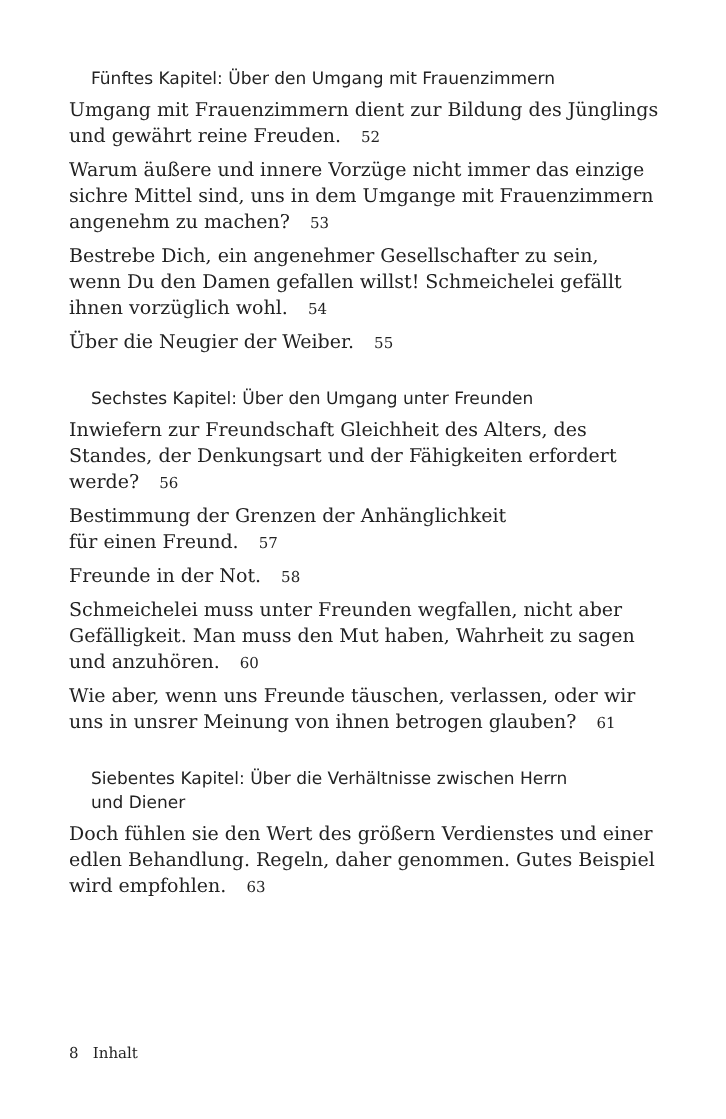Fünftes Kapitel: Über den Umgang mit Frauenzimmern
Umgang mit Frauenzimmern dient zur Bildung des Jünglings und gewährt reine Freuden. 52
Warum äußere und innere Vorzüge nicht immer das einzige sichre Mittel sind, uns in dem Umgange mit Frauenzimmern angenehm zu machen? 53
Bestrebe Dich, ein angenehmer Gesellschafter zu sein,
wenn Du den Damen gefallen willst! Schmeichelei gefällt ihnen vorzüglich wohl. 54
Über die Neugier der Weiber. 55
Sechstes Kapitel: Über den Umgang unter Freunden
Inwiefern zur Freundschaft Gleichheit des Alters, des Standes, der Denkungsart und der Fähigkeiten erfordert werde? 56
Bestimmung der Grenzen der Anhänglichkeit
für einen Freund. 57
Freunde in der Not. 58
Schmeichelei muss unter Freunden wegfallen, nicht aber Gefälligkeit. Man muss den Mut haben, Wahrheit zu sagen und anzuhören. 60
Wie aber, wenn uns Freunde täuschen, verlassen, oder wir uns in unsrer Meinung von ihnen betrogen glauben? 61
Siebentes Kapitel: Über die Verhältnisse zwischen Herrn
und Diener
Doch fühlen sie den Wert des größern Verdienstes und einer edlen Behandlung. Regeln, daher genommen. Gutes Beispiel wird empfohlen. 63
8 Inhalt